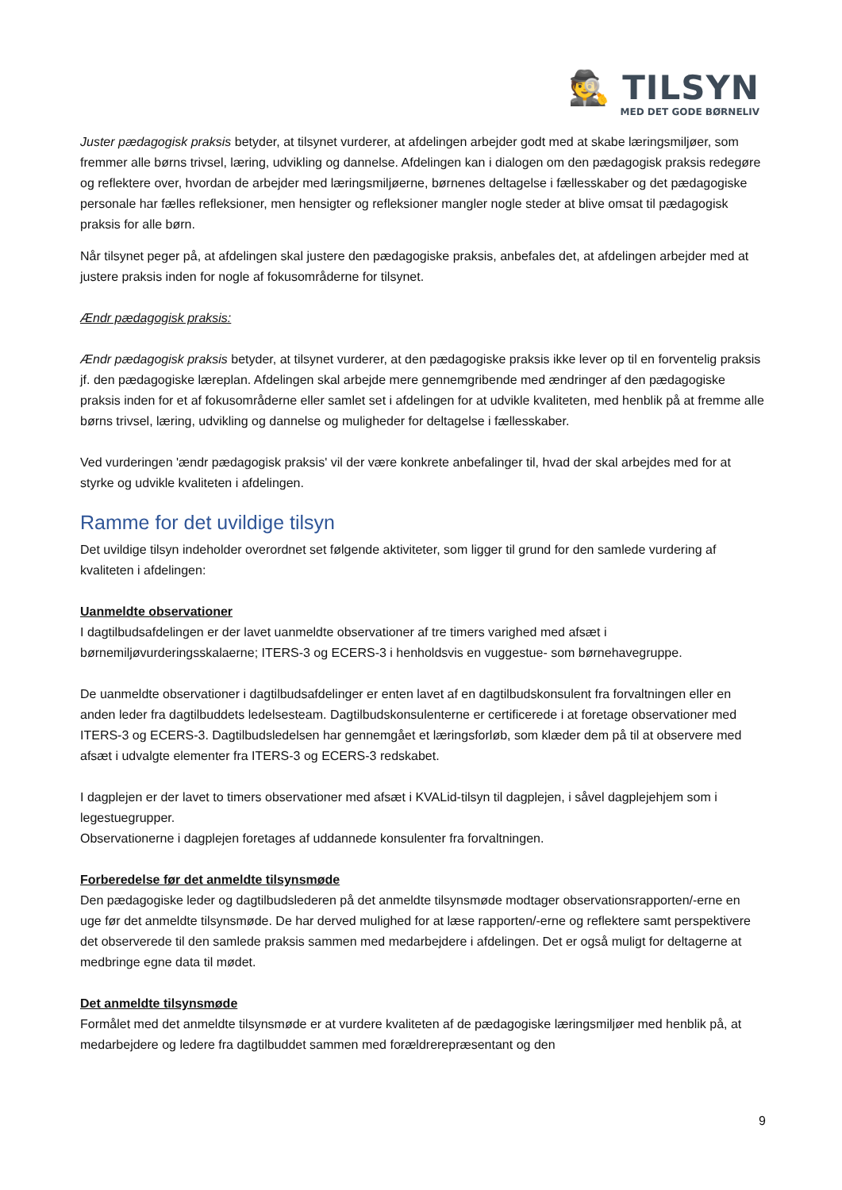🕵 TILSYN
MED DET GODE BØRNELIV
Juster pædagogisk praksis betyder, at tilsynet vurderer, at afdelingen arbejder godt med at skabe læringsmiljøer, som fremmer alle børns trivsel, læring, udvikling og dannelse. Afdelingen kan i dialogen om den pædagogisk praksis redegøre og reflektere over, hvordan de arbejder med læringsmiljøerne, børnenes deltagelse i fællesskaber og det pædagogiske personale har fælles refleksioner, men hensigter og refleksioner mangler nogle steder at blive omsat til pædagogisk praksis for alle børn.
Når tilsynet peger på, at afdelingen skal justere den pædagogiske praksis, anbefales det, at afdelingen arbejder med at justere praksis inden for nogle af fokusområderne for tilsynet.
Ændr pædagogisk praksis:
Ændr pædagogisk praksis betyder, at tilsynet vurderer, at den pædagogiske praksis ikke lever op til en forventelig praksis jf. den pædagogiske læreplan. Afdelingen skal arbejde mere gennemgribende med ændringer af den pædagogiske praksis inden for et af fokusområderne eller samlet set i afdelingen for at udvikle kvaliteten, med henblik på at fremme alle børns trivsel, læring, udvikling og dannelse og muligheder for deltagelse i fællesskaber.
Ved vurderingen 'ændr pædagogisk praksis' vil der være konkrete anbefalinger til, hvad der skal arbejdes med for at styrke og udvikle kvaliteten i afdelingen.
Ramme for det uvildige tilsyn
Det uvildige tilsyn indeholder overordnet set følgende aktiviteter, som ligger til grund for den samlede vurdering af kvaliteten i afdelingen:
Uanmeldte observationer
I dagtilbudsafdelingen er der lavet uanmeldte observationer af tre timers varighed med afsæt i børnemiljøvurderingsskalaerne; ITERS-3 og ECERS-3 i henholdsvis en vuggestue- som børnehavegruppe.
De uanmeldte observationer i dagtilbudsafdelinger er enten lavet af en dagtilbudskonsulent fra forvaltningen eller en anden leder fra dagtilbuddets ledelsesteam. Dagtilbudskonsulenterne er certificerede i at foretage observationer med ITERS-3 og ECERS-3. Dagtilbudsledelsen har gennemgået et læringsforløb, som klæder dem på til at observere med afsæt i udvalgte elementer fra ITERS-3 og ECERS-3 redskabet.
I dagplejen er der lavet to timers observationer med afsæt i KVALid-tilsyn til dagplejen, i såvel dagplejehjem som i legestuegrupper.
Observationerne i dagplejen foretages af uddannede konsulenter fra forvaltningen.
Forberedelse før det anmeldte tilsynsmøde
Den pædagogiske leder og dagtilbudslederen på det anmeldte tilsynsmøde modtager observationsrapporten/-erne en uge før det anmeldte tilsynsmøde. De har derved mulighed for at læse rapporten/-erne og reflektere samt perspektivere det observerede til den samlede praksis sammen med medarbejdere i afdelingen. Det er også muligt for deltagerne at medbringe egne data til mødet.
Det anmeldte tilsynsmøde
Formålet med det anmeldte tilsynsmøde er at vurdere kvaliteten af de pædagogiske læringsmiljøer med henblik på, at medarbejdere og ledere fra dagtilbuddet sammen med forældrerepræsentant og den
9